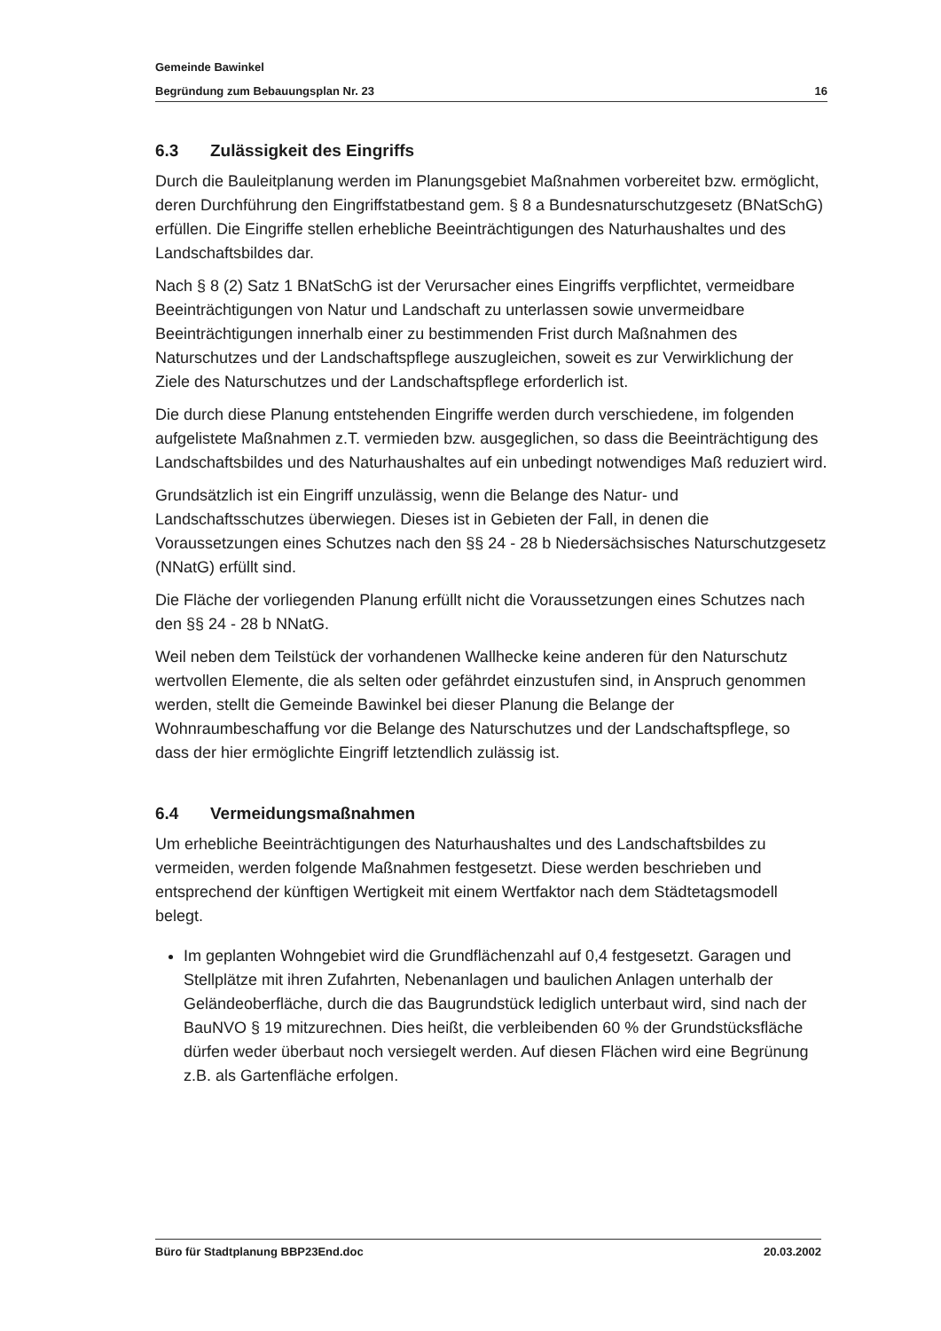Gemeinde Bawinkel
Begründung zum Bebauungsplan Nr. 23 16
6.3 Zulässigkeit des Eingriffs
Durch die Bauleitplanung werden im Planungsgebiet Maßnahmen vorbereitet bzw. ermöglicht, deren Durchführung den Eingriffstatbestand gem. § 8 a Bundesnaturschutzgesetz (BNatSchG) erfüllen. Die Eingriffe stellen erhebliche Beeinträchtigungen des Naturhaushaltes und des Landschaftsbildes dar.
Nach § 8 (2) Satz 1 BNatSchG ist der Verursacher eines Eingriffs verpflichtet, vermeidbare Beeinträchtigungen von Natur und Landschaft zu unterlassen sowie unvermeidbare Beeinträchtigungen innerhalb einer zu bestimmenden Frist durch Maßnahmen des Naturschutzes und der Landschaftspflege auszugleichen, soweit es zur Verwirklichung der Ziele des Naturschutzes und der Landschaftspflege erforderlich ist.
Die durch diese Planung entstehenden Eingriffe werden durch verschiedene, im folgenden aufgelistete Maßnahmen z.T. vermieden bzw. ausgeglichen, so dass die Beeinträchtigung des Landschaftsbildes und des Naturhaushaltes auf ein unbedingt notwendiges Maß reduziert wird.
Grundsätzlich ist ein Eingriff unzulässig, wenn die Belange des Natur- und Landschaftsschutzes überwiegen. Dieses ist in Gebieten der Fall, in denen die Voraussetzungen eines Schutzes nach den §§ 24 - 28 b Niedersächsisches Naturschutzgesetz (NNatG) erfüllt sind.
Die Fläche der vorliegenden Planung erfüllt nicht die Voraussetzungen eines Schutzes nach den §§ 24 - 28 b NNatG.
Weil neben dem Teilstück der vorhandenen Wallhecke keine anderen für den Naturschutz wertvollen Elemente, die als selten oder gefährdet einzustufen sind, in Anspruch genommen werden, stellt die Gemeinde Bawinkel bei dieser Planung die Belange der Wohnraumbeschaffung vor die Belange des Naturschutzes und der Landschaftspflege, so dass der hier ermöglichte Eingriff letztendlich zulässig ist.
6.4 Vermeidungsmaßnahmen
Um erhebliche Beeinträchtigungen des Naturhaushaltes und des Landschaftsbildes zu vermeiden, werden folgende Maßnahmen festgesetzt. Diese werden beschrieben und entsprechend der künftigen Wertigkeit mit einem Wertfaktor nach dem Städtetagsmodell belegt.
Im geplanten Wohngebiet wird die Grundflächenzahl auf 0,4 festgesetzt. Garagen und Stellplätze mit ihren Zufahrten, Nebenanlagen und baulichen Anlagen unterhalb der Geländeoberfläche, durch die das Baugrundstück lediglich unterbaut wird, sind nach der BauNVO § 19 mitzurechnen. Dies heißt, die verbleibenden 60 % der Grundstücksfläche dürfen weder überbaut noch versiegelt werden. Auf diesen Flächen wird eine Begrünung z.B. als Gartenfläche erfolgen.
Büro für Stadtplanung BBP23End.doc 20.03.2002